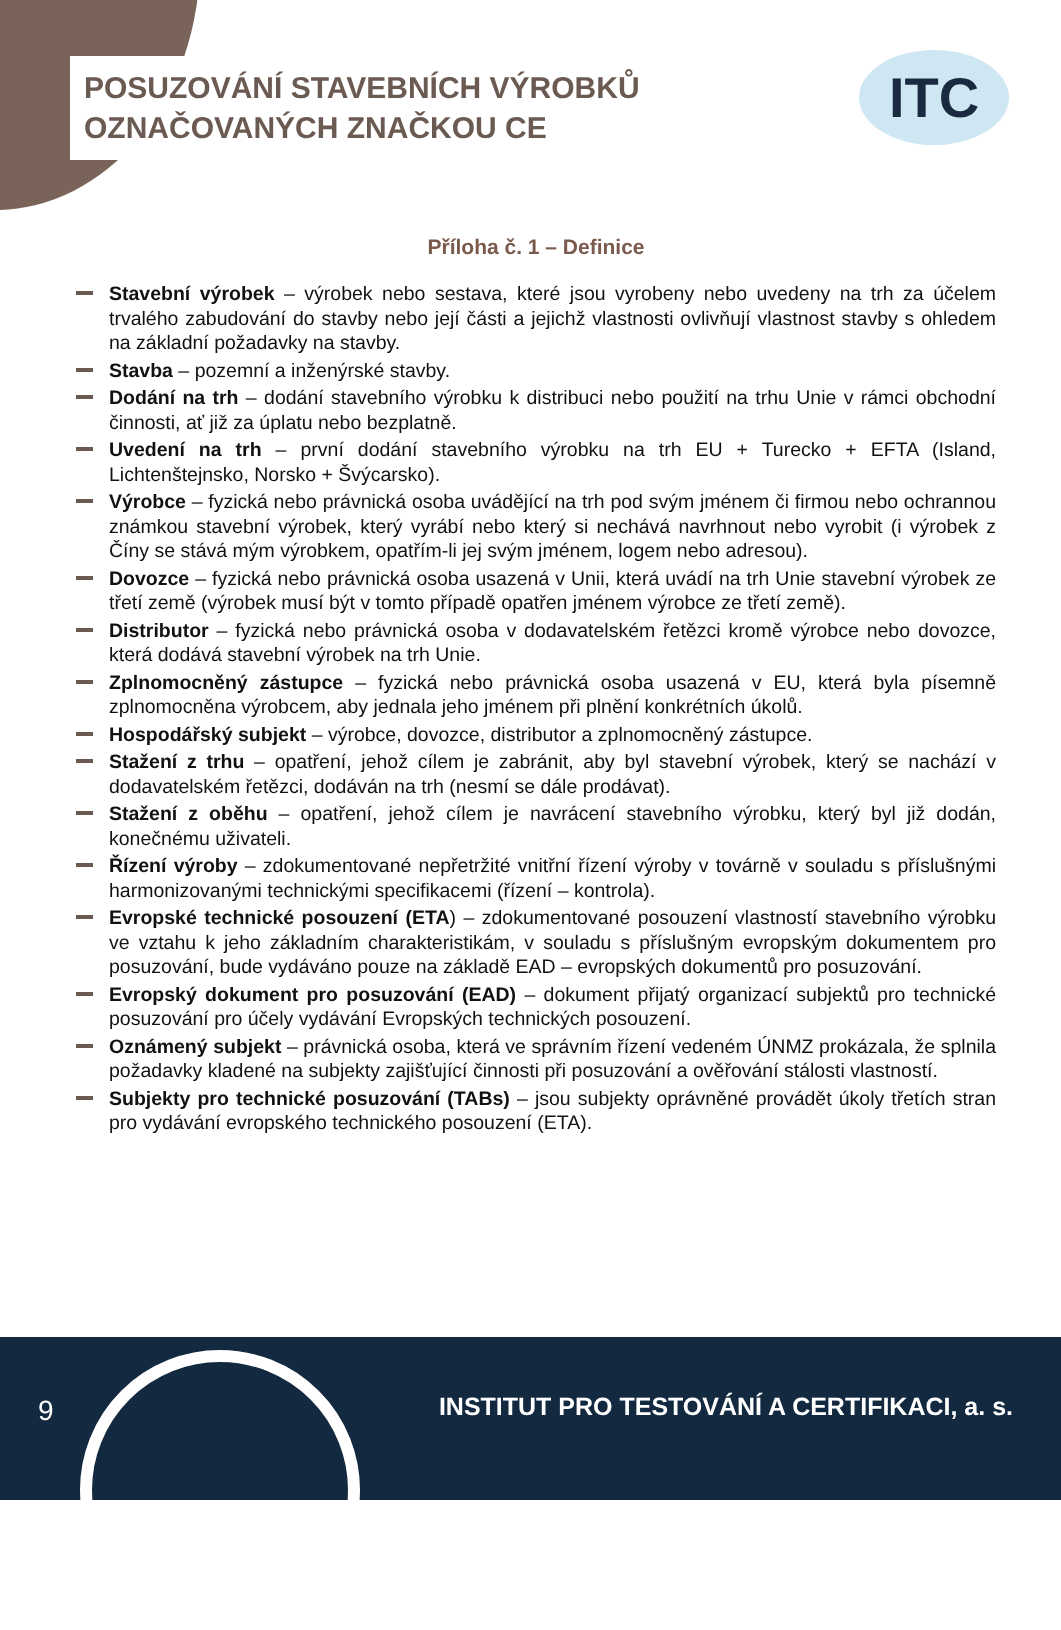POSUZOVÁNÍ STAVEBNÍCH VÝROBKŮ
OZNAČOVANÝCH ZNAČKOU CE
ITC
Příloha č. 1 – Definice
Stavební výrobek – výrobek nebo sestava, které jsou vyrobeny nebo uvedeny na trh za účelem trvalého zabudování do stavby nebo její části a jejichž vlastnosti ovlivňují vlastnost stavby s ohledem na základní požadavky na stavby.
Stavba – pozemní a inženýrské stavby.
Dodání na trh – dodání stavebního výrobku k distribuci nebo použití na trhu Unie v rámci obchodní činnosti, ať již za úplatu nebo bezplatně.
Uvedení na trh – první dodání stavebního výrobku na trh EU + Turecko + EFTA (Island, Lichtenštejnsko, Norsko + Švýcarsko).
Výrobce – fyzická nebo právnická osoba uvádějící na trh pod svým jménem či firmou nebo ochrannou známkou stavební výrobek, který vyrábí nebo který si nechává navrhnout nebo vyrobit (i výrobek z Číny se stává mým výrobkem, opatřím-li jej svým jménem, logem nebo adresou).
Dovozce – fyzická nebo právnická osoba usazená v Unii, která uvádí na trh Unie stavební výrobek ze třetí země (výrobek musí být v tomto případě opatřen jménem výrobce ze třetí země).
Distributor – fyzická nebo právnická osoba v dodavatelském řetězci kromě výrobce nebo dovozce, která dodává stavební výrobek na trh Unie.
Zplnomocněný zástupce – fyzická nebo právnická osoba usazená v EU, která byla písemně zplnomocněna výrobcem, aby jednala jeho jménem při plnění konkrétních úkolů.
Hospodářský subjekt – výrobce, dovozce, distributor a zplnomocněný zástupce.
Stažení z trhu – opatření, jehož cílem je zabránit, aby byl stavební výrobek, který se nachází v dodavatelském řetězci, dodáván na trh (nesmí se dále prodávat).
Stažení z oběhu – opatření, jehož cílem je navrácení stavebního výrobku, který byl již dodán, konečnému uživateli.
Řízení výroby – zdokumentované nepřetržité vnitřní řízení výroby v továrně v souladu s příslušnými harmonizovanými technickými specifikacemi (řízení – kontrola).
Evropské technické posouzení (ETA) – zdokumentované posouzení vlastností stavebního výrobku ve vztahu k jeho základním charakteristikám, v souladu s příslušným evropským dokumentem pro posuzování, bude vydáváno pouze na základě EAD – evropských dokumentů pro posuzování.
Evropský dokument pro posuzování (EAD) – dokument přijatý organizací subjektů pro technické posuzování pro účely vydávání Evropských technických posouzení.
Oznámený subjekt – právnická osoba, která ve správním řízení vedeném ÚNMZ prokázala, že splnila požadavky kladené na subjekty zajišťující činnosti při posuzování a ověřování stálosti vlastností.
Subjekty pro technické posuzování (TABs) – jsou subjekty oprávněné provádět úkoly třetích stran pro vydávání evropského technického posouzení (ETA).
9
INSTITUT PRO TESTOVÁNÍ A CERTIFIKACI, a. s.